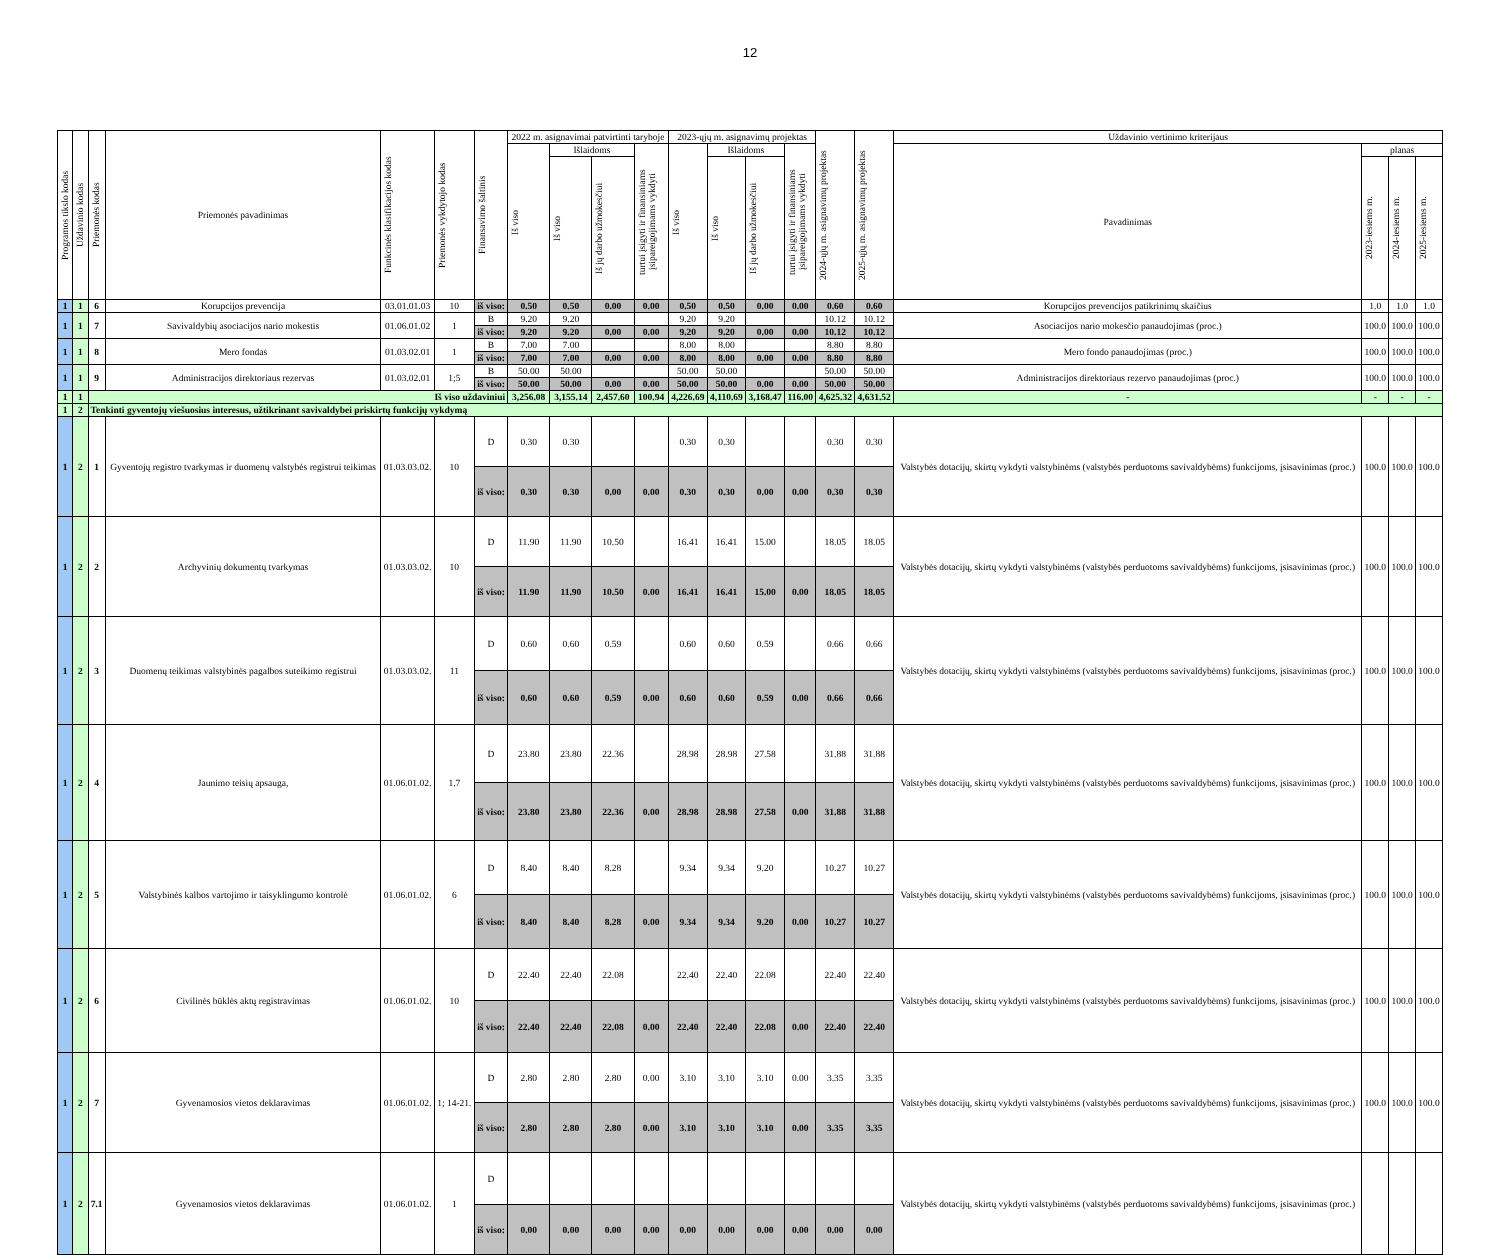12
| Programos tikslo kodas | Uždavinio kodas | Priemonės kodas | Priemonės pavadinimas | Funkcinės klasifikacijos kodas | Priemonės vykdytojo kodas | Finansavimo šaltinis | 2022 m. asignavimai patvirtinti taryboje | | | | 2023-ųjų m. asignavimų projektas | | | | 2024-ųjų m. asignavimų projektas | 2025-ųjų m. asignavimų projektas | Uždavinio vertinimo kriterijaus | | | |
| --- | --- | --- | --- | --- | --- | --- | --- | --- | --- | --- | --- | --- | --- | --- | --- | --- | --- | --- | --- | --- |
| | | | | | | | Iš viso | Išlaidoms | | turtui įsigyti ir finansiniams įsipareigojimams vykdyti | Iš viso | Išlaidoms | | turtui įsigyti ir finansiniams įsipareigojimams vykdyti | | | Pavadinimas | planas | | |
| | | | | | | | | Iš viso | Iš jų darbo užmokesčiui | | | Iš viso | Iš jų darbo užmokesčiui | | | | | 2023-iesiems m. | 2024-iesiems m. | 2025-iesiems m. |
| 1 | 1 | 6 | Korupcijos prevencija | 03.01.01.03 | 10 | iš viso: | 0.50 | 0.50 | 0.00 | 0.00 | 0.50 | 0.50 | 0.00 | 0.00 | 0.60 | 0.60 | Korupcijos prevencijos patikrinimų skaičius | 1.0 | 1.0 | 1.0 |
| 1 | 1 | 7 | Savivaldybių asociacijos nario mokestis | 01.06.01.02 | 1 | B | 9.20 | 9.20 | | | 9.20 | 9.20 | | | 10.12 | 10.12 | Asociacijos nario mokesčio panaudojimas (proc.) | 100.0 | 100.0 | 100.0 |
| | | | | | | iš viso: | 9.20 | 9.20 | 0.00 | 0.00 | 9.20 | 9.20 | 0.00 | 0.00 | 10.12 | 10.12 | | | | |
| 1 | 1 | 8 | Mero fondas | 01.03.02.01 | 1 | B | 7.00 | 7.00 | | | 8.00 | 8.00 | | | 8.80 | 8.80 | Mero fondo panaudojimas (proc.) | 100.0 | 100.0 | 100.0 |
| | | | | | | iš viso: | 7.00 | 7.00 | 0.00 | 0.00 | 8.00 | 8.00 | 0.00 | 0.00 | 8.80 | 8.80 | | | | |
| 1 | 1 | 9 | Administracijos direktoriaus rezervas | 01.03.02.01 | 1;5 | B | 50.00 | 50.00 | | | 50.00 | 50.00 | | | 50.00 | 50.00 | Administracijos direktoriaus rezervo panaudojimas (proc.) | 100.0 | 100.0 | 100.0 |
| | | | | | | iš viso: | 50.00 | 50.00 | 0.00 | 0.00 | 50.00 | 50.00 | 0.00 | 0.00 | 50.00 | 50.00 | | | | |
| 1 | 1 | Iš viso uždaviniui | | | | | 3,256.08 | 3,155.14 | 2,457.60 | 100.94 | 4,226.69 | 4,110.69 | 3,168.47 | 116.00 | 4,625.32 | 4,631.52 | - | - | - | - |
| 1 | 2 | Tenkinti gyventojų viešuosius interesus, užtikrinant savivaldybei priskirtų funkcijų vykdymą | | | | | | | | | | | | | | | | | | |
| 1 | 2 | 1 | Gyventojų registro tvarkymas ir duomenų valstybės registrui teikimas | 01.03.03.02. | 10 | D | 0.30 | 0.30 | | | 0.30 | 0.30 | | | 0.30 | 0.30 | Valstybės dotacijų, skirtų vykdyti valstybinėms (valstybės perduotoms savivaldybėms) funkcijoms, įsisavinimas (proc.) | 100.0 | 100.0 | 100.0 |
| | | | | | | iš viso: | 0.30 | 0.30 | 0.00 | 0.00 | 0.30 | 0.30 | 0.00 | 0.00 | 0.30 | 0.30 | | | | |
| 1 | 2 | 2 | Archyvinių dokumentų tvarkymas | 01.03.03.02. | 10 | D | 11.90 | 11.90 | 10.50 | | 16.41 | 16.41 | 15.00 | | 18.05 | 18.05 | Valstybės dotacijų, skirtų vykdyti valstybinėms (valstybės perduotoms savivaldybėms) funkcijoms, įsisavinimas (proc.) | 100.0 | 100.0 | 100.0 |
| | | | | | | iš viso: | 11.90 | 11.90 | 10.50 | 0.00 | 16.41 | 16.41 | 15.00 | 0.00 | 18.05 | 18.05 | | | | |
| 1 | 2 | 3 | Duomenų teikimas valstybinės pagalbos suteikimo registrui | 01.03.03.02. | 11 | D | 0.60 | 0.60 | 0.59 | | 0.60 | 0.60 | 0.59 | | 0.66 | 0.66 | Valstybės dotacijų, skirtų vykdyti valstybinėms (valstybės perduotoms savivaldybėms) funkcijoms, įsisavinimas (proc.) | 100.0 | 100.0 | 100.0 |
| | | | | | | iš viso: | 0.60 | 0.60 | 0.59 | 0.00 | 0.60 | 0.60 | 0.59 | 0.00 | 0.66 | 0.66 | | | | |
| 1 | 2 | 4 | Jaunimo teisių apsauga, | 01.06.01.02. | 1.7 | D | 23.80 | 23.80 | 22.36 | | 28.98 | 28.98 | 27.58 | | 31.88 | 31.88 | Valstybės dotacijų, skirtų vykdyti valstybinėms (valstybės perduotoms savivaldybėms) funkcijoms, įsisavinimas (proc.) | 100.0 | 100.0 | 100.0 |
| | | | | | | iš viso: | 23.80 | 23.80 | 22.36 | 0.00 | 28.98 | 28.98 | 27.58 | 0.00 | 31.88 | 31.88 | | | | |
| 1 | 2 | 5 | Valstybinės kalbos vartojimo ir taisyklingumo kontrolė | 01.06.01.02. | 6 | D | 8.40 | 8.40 | 8.28 | | 9.34 | 9.34 | 9.20 | | 10.27 | 10.27 | Valstybės dotacijų, skirtų vykdyti valstybinėms (valstybės perduotoms savivaldybėms) funkcijoms, įsisavinimas (proc.) | 100.0 | 100.0 | 100.0 |
| | | | | | | iš viso: | 8.40 | 8.40 | 8.28 | 0.00 | 9.34 | 9.34 | 9.20 | 0.00 | 10.27 | 10.27 | | | | |
| 1 | 2 | 6 | Civilinės būklės aktų registravimas | 01.06.01.02. | 10 | D | 22.40 | 22.40 | 22.08 | | 22.40 | 22.40 | 22.08 | | 22.40 | 22.40 | Valstybės dotacijų, skirtų vykdyti valstybinėms (valstybės perduotoms savivaldybėms) funkcijoms, įsisavinimas (proc.) | 100.0 | 100.0 | 100.0 |
| | | | | | | iš viso: | 22.40 | 22.40 | 22.08 | 0.00 | 22.40 | 22.40 | 22.08 | 0.00 | 22.40 | 22.40 | | | | |
| 1 | 2 | 7 | Gyvenamosios vietos deklaravimas | 01.06.01.02. | 1; 14-21. | D | 2.80 | 2.80 | 2.80 | 0.00 | 3.10 | 3.10 | 3.10 | 0.00 | 3.35 | 3.35 | Valstybės dotacijų, skirtų vykdyti valstybinėms (valstybės perduotoms savivaldybėms) funkcijoms, įsisavinimas (proc.) | 100.0 | 100.0 | 100.0 |
| | | | | | | iš viso: | 2.80 | 2.80 | 2.80 | 0.00 | 3.10 | 3.10 | 3.10 | 0.00 | 3.35 | 3.35 | | | | |
| 1 | 2 | 7.1 | Gyvenamosios vietos deklaravimas | 01.06.01.02. | 1 | D | | | | | | | | | | | Valstybės dotacijų, skirtų vykdyti valstybinėms (valstybės perduotoms savivaldybėms) funkcijoms, įsisavinimas (proc.) | | | |
| | | | | | | iš viso: | 0.00 | 0.00 | 0.00 | 0.00 | 0.00 | 0.00 | 0.00 | 0.00 | 0.00 | 0.00 | | | | |